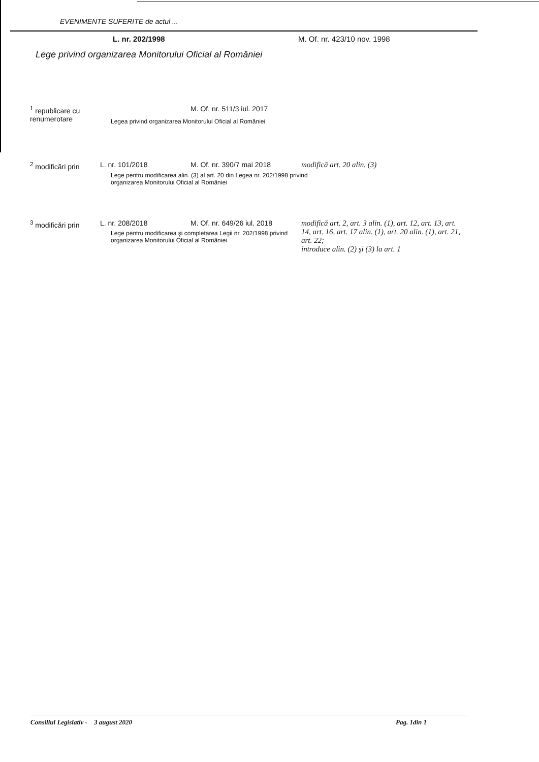EVENIMENTE SUFERITE de actul ...
L. nr. 202/1998 M. Of. nr. 423/10 nov. 1998
Lege privind organizarea Monitorului Oficial al României
| <sup>1</sup> republicare cu renumerotare | | M. Of. nr. 511/3 iul. 2017 | |
| <sup>2</sup> modificări prin | L. nr. 101/2018 | M. Of. nr. 390/7 mai 2018 | modifică art. 20 alin. (3) |
| <sup>3</sup> modificări prin | L. nr. 208/2018 | M. Of. nr. 649/26 iul. 2018 | modifică art. 2, art. 3 alin. (1), art. 12, art. 13, art. 14, art. 16, art. 17 alin. (1), art. 20 alin. (1), art. 21, art. 22; introduce alin. (2) şi (3) la art. 1 |
Legea privind organizarea Monitorului Oficial al României
Lege pentru modificarea alin. (3) al art. 20 din Legea nr. 202/1998 privind organizarea Monitorului Oficial al României
Lege pentru modificarea şi completarea Legii nr. 202/1998 privind organizarea Monitorului Oficial al României
Consiliul Legislativ - 3 august 2020 Pag. 1din 1